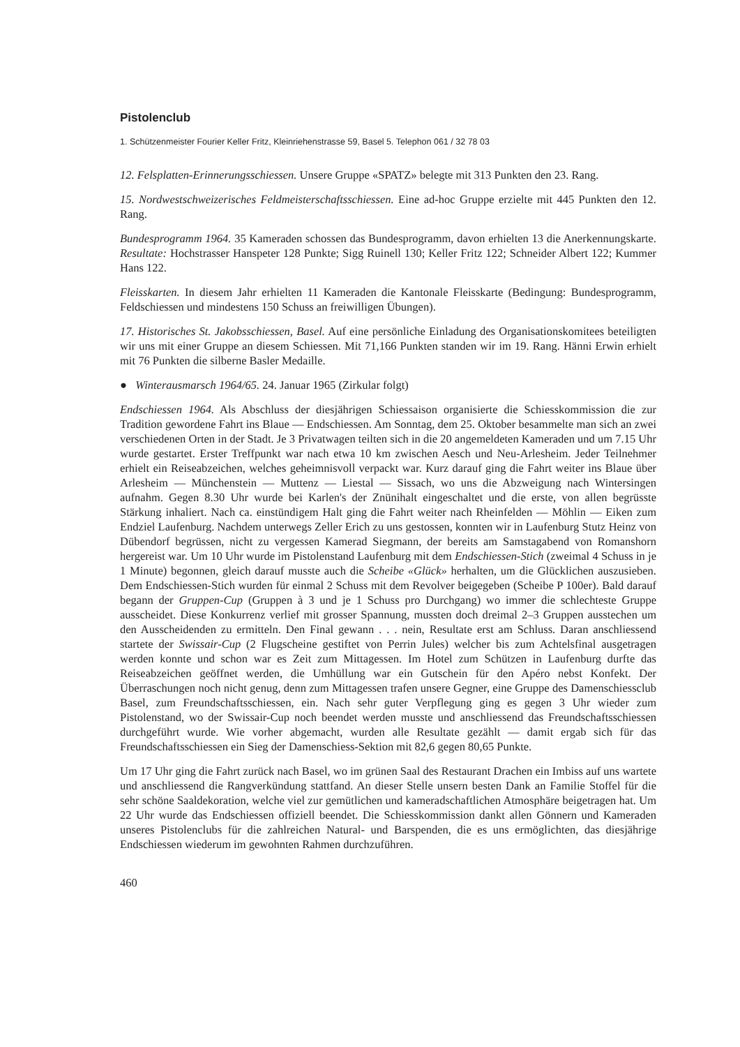Pistolenclub
1. Schützenmeister Fourier Keller Fritz, Kleinriehenstrasse 59, Basel 5. Telephon 061 / 32 78 03
12. Felsplatten-Erinnerungsschiessen. Unsere Gruppe «SPATZ» belegte mit 313 Punkten den 23. Rang.
15. Nordwestschweizerisches Feldmeisterschaftsschiessen. Eine ad-hoc Gruppe erzielte mit 445 Punkten den 12. Rang.
Bundesprogramm 1964. 35 Kameraden schossen das Bundesprogramm, davon erhielten 13 die Anerkennungskarte. Resultate: Hochstrasser Hanspeter 128 Punkte; Sigg Ruinell 130; Keller Fritz 122; Schneider Albert 122; Kummer Hans 122.
Fleisskarten. In diesem Jahr erhielten 11 Kameraden die Kantonale Fleisskarte (Bedingung: Bundesprogramm, Feldschiessen und mindestens 150 Schuss an freiwilligen Übungen).
17. Historisches St. Jakobsschiessen, Basel. Auf eine persönliche Einladung des Organisationskomitees beteiligten wir uns mit einer Gruppe an diesem Schiessen. Mit 71,166 Punkten standen wir im 19. Rang. Hänni Erwin erhielt mit 76 Punkten die silberne Basler Medaille.
● Winterausmarsch 1964/65. 24. Januar 1965 (Zirkular folgt)
Endschiessen 1964. Als Abschluss der diesjährigen Schiessaison organisierte die Schiesskommission die zur Tradition gewordene Fahrt ins Blaue — Endschiessen. Am Sonntag, dem 25. Oktober besammelte man sich an zwei verschiedenen Orten in der Stadt. Je 3 Privatwagen teilten sich in die 20 angemeldeten Kameraden und um 7.15 Uhr wurde gestartet. Erster Treffpunkt war nach etwa 10 km zwischen Aesch und Neu-Arlesheim. Jeder Teilnehmer erhielt ein Reiseabzeichen, welches geheimnisvoll verpackt war. Kurz darauf ging die Fahrt weiter ins Blaue über Arlesheim — Münchenstein — Muttenz — Liestal — Sissach, wo uns die Abzweigung nach Wintersingen aufnahm. Gegen 8.30 Uhr wurde bei Karlen's der Znünihalt eingeschaltet und die erste, von allen begrüsste Stärkung inhaliert. Nach ca. einstündigem Halt ging die Fahrt weiter nach Rheinfelden — Möhlin — Eiken zum Endziel Laufenburg. Nachdem unterwegs Zeller Erich zu uns gestossen, konnten wir in Laufenburg Stutz Heinz von Dübendorf begrüssen, nicht zu vergessen Kamerad Siegmann, der bereits am Samstagabend von Romanshorn hergereist war. Um 10 Uhr wurde im Pistolenstand Laufenburg mit dem Endschiessen-Stich (zweimal 4 Schuss in je 1 Minute) begonnen, gleich darauf musste auch die Scheibe «Glück» herhalten, um die Glücklichen auszusieben. Dem Endschiessen-Stich wurden für einmal 2 Schuss mit dem Revolver beigegeben (Scheibe P 100er). Bald darauf begann der Gruppen-Cup (Gruppen à 3 und je 1 Schuss pro Durchgang) wo immer die schlechteste Gruppe ausscheidet. Diese Konkurrenz verlief mit grosser Spannung, mussten doch dreimal 2–3 Gruppen ausstechen um den Ausscheidenden zu ermitteln. Den Final gewann . . . nein, Resultate erst am Schluss. Daran anschliessend startete der Swissair-Cup (2 Flugscheine gestiftet von Perrin Jules) welcher bis zum Achtelsfinal ausgetragen werden konnte und schon war es Zeit zum Mittagessen. Im Hotel zum Schützen in Laufenburg durfte das Reiseabzeichen geöffnet werden, die Umhüllung war ein Gutschein für den Apéro nebst Konfekt. Der Überraschungen noch nicht genug, denn zum Mittagessen trafen unsere Gegner, eine Gruppe des Damenschiessclub Basel, zum Freundschaftsschiessen, ein. Nach sehr guter Verpflegung ging es gegen 3 Uhr wieder zum Pistolenstand, wo der Swissair-Cup noch beendet werden musste und anschliessend das Freundschaftsschiessen durchgeführt wurde. Wie vorher abgemacht, wurden alle Resultate gezählt — damit ergab sich für das Freundschaftsschiessen ein Sieg der Damenschiess-Sektion mit 82,6 gegen 80,65 Punkte.
Um 17 Uhr ging die Fahrt zurück nach Basel, wo im grünen Saal des Restaurant Drachen ein Imbiss auf uns wartete und anschliessend die Rangverkündung stattfand. An dieser Stelle unsern besten Dank an Familie Stoffel für die sehr schöne Saaldekoration, welche viel zur gemütlichen und kameradschaftlichen Atmosphäre beigetragen hat. Um 22 Uhr wurde das Endschiessen offiziell beendet. Die Schiesskommission dankt allen Gönnern und Kameraden unseres Pistolenclubs für die zahlreichen Natural- und Barspenden, die es uns ermöglichten, das diesjährige Endschiessen wiederum im gewohnten Rahmen durchzuführen.
460